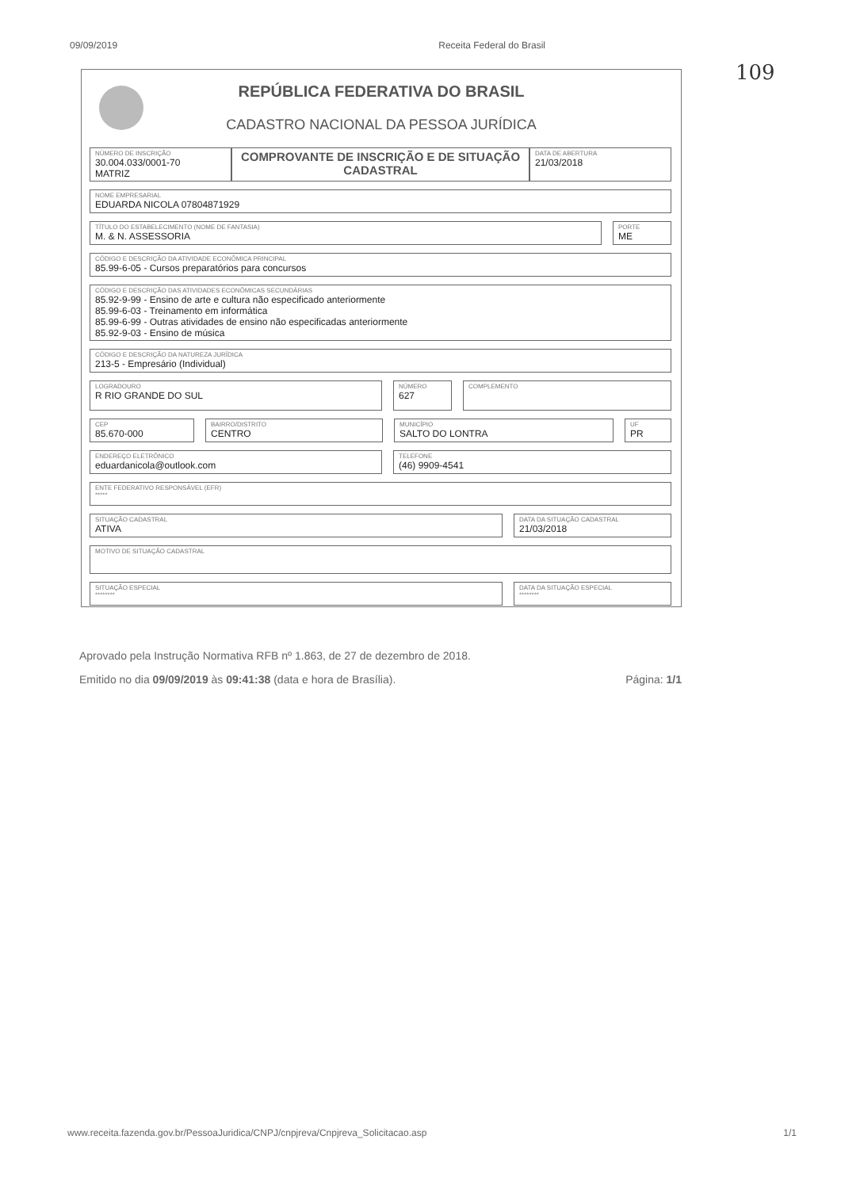09/09/2019 Receita Federal do Brasil
109
REPÚBLICA FEDERATIVA DO BRASIL
CADASTRO NACIONAL DA PESSOA JURÍDICA
NÚMERO DE INSCRIÇÃO
30.004.033/0001-70
MATRIZ
COMPROVANTE DE INSCRIÇÃO E DE SITUAÇÃO CADASTRAL
DATA DE ABERTURA
21/03/2018
NOME EMPRESARIAL
EDUARDA NICOLA 07804871929
TÍTULO DO ESTABELECIMENTO (NOME DE FANTASIA)
M. & N. ASSESSORIA
PORTE
ME
CÓDIGO E DESCRIÇÃO DA ATIVIDADE ECONÔMICA PRINCIPAL
85.99-6-05 - Cursos preparatórios para concursos
CÓDIGO E DESCRIÇÃO DAS ATIVIDADES ECONÔMICAS SECUNDÁRIAS
85.92-9-99 - Ensino de arte e cultura não especificado anteriormente
85.99-6-03 - Treinamento em informática
85.99-6-99 - Outras atividades de ensino não especificadas anteriormente
85.92-9-03 - Ensino de música
CÓDIGO E DESCRIÇÃO DA NATUREZA JURÍDICA
213-5 - Empresário (Individual)
LOGRADOURO
R RIO GRANDE DO SUL
NÚMERO
627
COMPLEMENTO
CEP
85.670-000
BAIRRO/DISTRITO
CENTRO
MUNICÍPIO
SALTO DO LONTRA
UF
PR
ENDEREÇO ELETRÔNICO
eduardanicola@outlook.com
TELEFONE
(46) 9909-4541
ENTE FEDERATIVO RESPONSÁVEL (EFR)
*****
SITUAÇÃO CADASTRAL
ATIVA
DATA DA SITUAÇÃO CADASTRAL
21/03/2018
MOTIVO DE SITUAÇÃO CADASTRAL
SITUAÇÃO ESPECIAL
********
DATA DA SITUAÇÃO ESPECIAL
********
Aprovado pela Instrução Normativa RFB nº 1.863, de 27 de dezembro de 2018.
Emitido no dia 09/09/2019 às 09:41:38 (data e hora de Brasília). Página: 1/1
www.receita.fazenda.gov.br/PessoaJuridica/CNPJ/cnpjreva/Cnpjreva_Solicitacao.asp 1/1